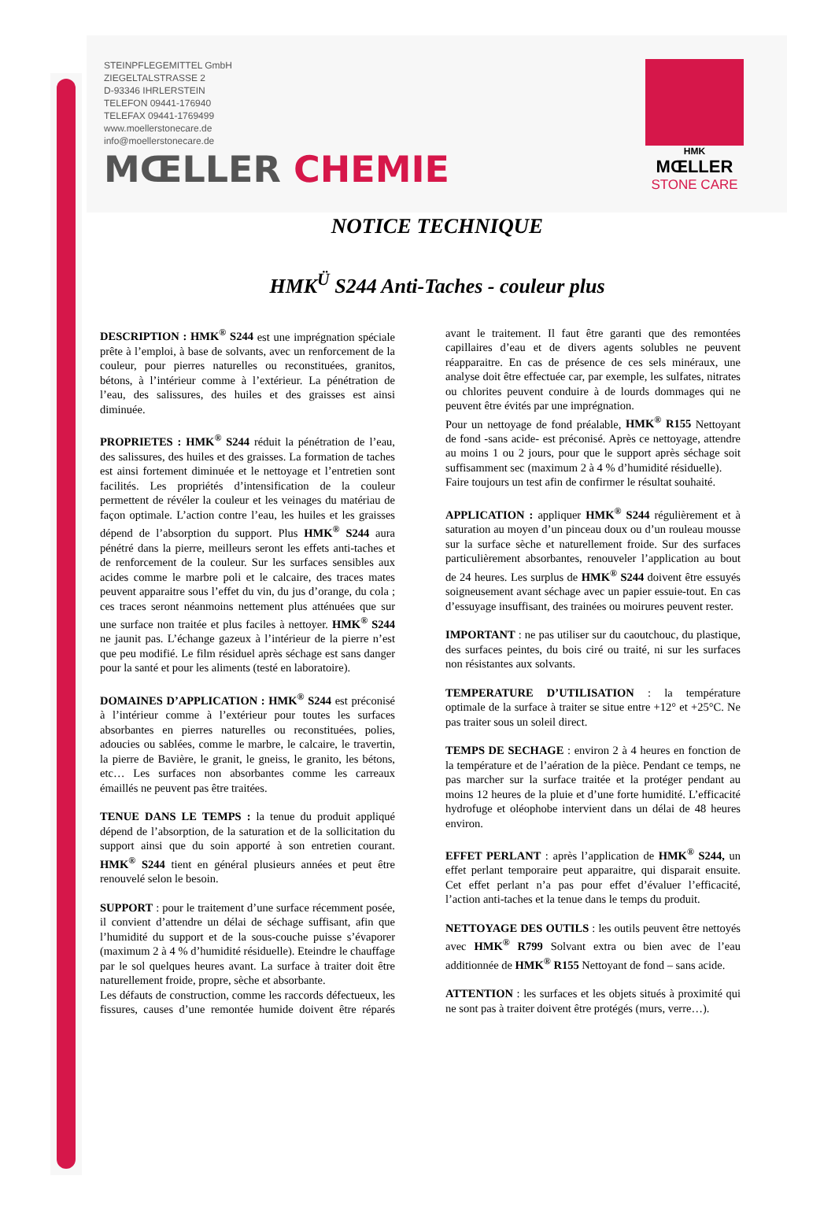STEINPFLEGEMITTEL GmbH
ZIEGELTALSTRASSE 2
D-93346 IHRLERSTEIN
TELEFON 09441-176940
TELEFAX 09441-1769499
www.moellerstonecare.de
info@moellerstonecare.de
MŒLLER CHEMIE
HMK
MŒLLER
STONE CARE
NOTICE TECHNIQUE
HMK<sup>Ü</sup> S244 Anti-Taches - couleur plus
DESCRIPTION : HMK<sup>®</sup> S244 est une imprégnation spéciale prête à l’emploi, à base de solvants, avec un renforcement de la couleur, pour pierres naturelles ou reconstituées, granitos, bétons, à l’intérieur comme à l’extérieur. La pénétration de l’eau, des salissures, des huiles et des graisses est ainsi diminuée.
PROPRIETES : HMK<sup>®</sup> S244 réduit la pénétration de l’eau, des salissures, des huiles et des graisses. La formation de taches est ainsi fortement diminuée et le nettoyage et l’entretien sont facilités. Les propriétés d’intensification de la couleur permettent de révéler la couleur et les veinages du matériau de façon optimale. L’action contre l’eau, les huiles et les graisses dépend de l’absorption du support. Plus HMK<sup>®</sup> S244 aura pénétré dans la pierre, meilleurs seront les effets anti-taches et de renforcement de la couleur. Sur les surfaces sensibles aux acides comme le marbre poli et le calcaire, des traces mates peuvent apparaitre sous l’effet du vin, du jus d’orange, du cola ; ces traces seront néanmoins nettement plus atténuées que sur une surface non traitée et plus faciles à nettoyer. HMK<sup>®</sup> S244 ne jaunit pas. L’échange gazeux à l’intérieur de la pierre n’est que peu modifié. Le film résiduel après séchage est sans danger pour la santé et pour les aliments (testé en laboratoire).
DOMAINES D’APPLICATION : HMK<sup>®</sup> S244 est préconisé à l’intérieur comme à l’extérieur pour toutes les surfaces absorbantes en pierres naturelles ou reconstituées, polies, adoucies ou sablées, comme le marbre, le calcaire, le travertin, la pierre de Bavière, le granit, le gneiss, le granito, les bétons, etc… Les surfaces non absorbantes comme les carreaux émaillés ne peuvent pas être traitées.
TENUE DANS LE TEMPS : la tenue du produit appliqué dépend de l’absorption, de la saturation et de la sollicitation du support ainsi que du soin apporté à son entretien courant. HMK<sup>®</sup> S244 tient en général plusieurs années et peut être renouvelé selon le besoin.
SUPPORT : pour le traitement d’une surface récemment posée, il convient d’attendre un délai de séchage suffisant, afin que l’humidité du support et de la sous-couche puisse s’évaporer (maximum 2 à 4 % d’humidité résiduelle). Eteindre le chauffage par le sol quelques heures avant. La surface à traiter doit être naturellement froide, propre, sèche et absorbante.
Les défauts de construction, comme les raccords défectueux, les fissures, causes d’une remontée humide doivent être réparés avant le traitement. Il faut être garanti que des remontées capillaires d’eau et de divers agents solubles ne peuvent réapparaitre. En cas de présence de ces sels minéraux, une analyse doit être effectuée car, par exemple, les sulfates, nitrates ou chlorites peuvent conduire à de lourds dommages qui ne peuvent être évités par une imprégnation.
Pour un nettoyage de fond préalable, HMK<sup>®</sup> R155 Nettoyant de fond -sans acide- est préconisé. Après ce nettoyage, attendre au moins 1 ou 2 jours, pour que le support après séchage soit suffisamment sec (maximum 2 à 4 % d’humidité résiduelle).
Faire toujours un test afin de confirmer le résultat souhaité.
APPLICATION : appliquer HMK<sup>®</sup> S244 régulièrement et à saturation au moyen d’un pinceau doux ou d’un rouleau mousse sur la surface sèche et naturellement froide. Sur des surfaces particulièrement absorbantes, renouveler l’application au bout de 24 heures. Les surplus de HMK<sup>®</sup> S244 doivent être essuyés soigneusement avant séchage avec un papier essuie-tout. En cas d’essuyage insuffisant, des trainées ou moirures peuvent rester.
IMPORTANT : ne pas utiliser sur du caoutchouc, du plastique, des surfaces peintes, du bois ciré ou traité, ni sur les surfaces non résistantes aux solvants.
TEMPERATURE D’UTILISATION : la température optimale de la surface à traiter se situe entre +12° et +25°C. Ne pas traiter sous un soleil direct.
TEMPS DE SECHAGE : environ 2 à 4 heures en fonction de la température et de l’aération de la pièce. Pendant ce temps, ne pas marcher sur la surface traitée et la protéger pendant au moins 12 heures de la pluie et d’une forte humidité. L’efficacité hydrofuge et oléophobe intervient dans un délai de 48 heures environ.
EFFET PERLANT : après l’application de HMK<sup>®</sup> S244, un effet perlant temporaire peut apparaitre, qui disparait ensuite. Cet effet perlant n’a pas pour effet d’évaluer l’efficacité, l’action anti-taches et la tenue dans le temps du produit.
NETTOYAGE DES OUTILS : les outils peuvent être nettoyés avec HMK<sup>®</sup> R799 Solvant extra ou bien avec de l’eau additionnée de HMK<sup>®</sup> R155 Nettoyant de fond – sans acide.
ATTENTION : les surfaces et les objets situés à proximité qui ne sont pas à traiter doivent être protégés (murs, verre…).